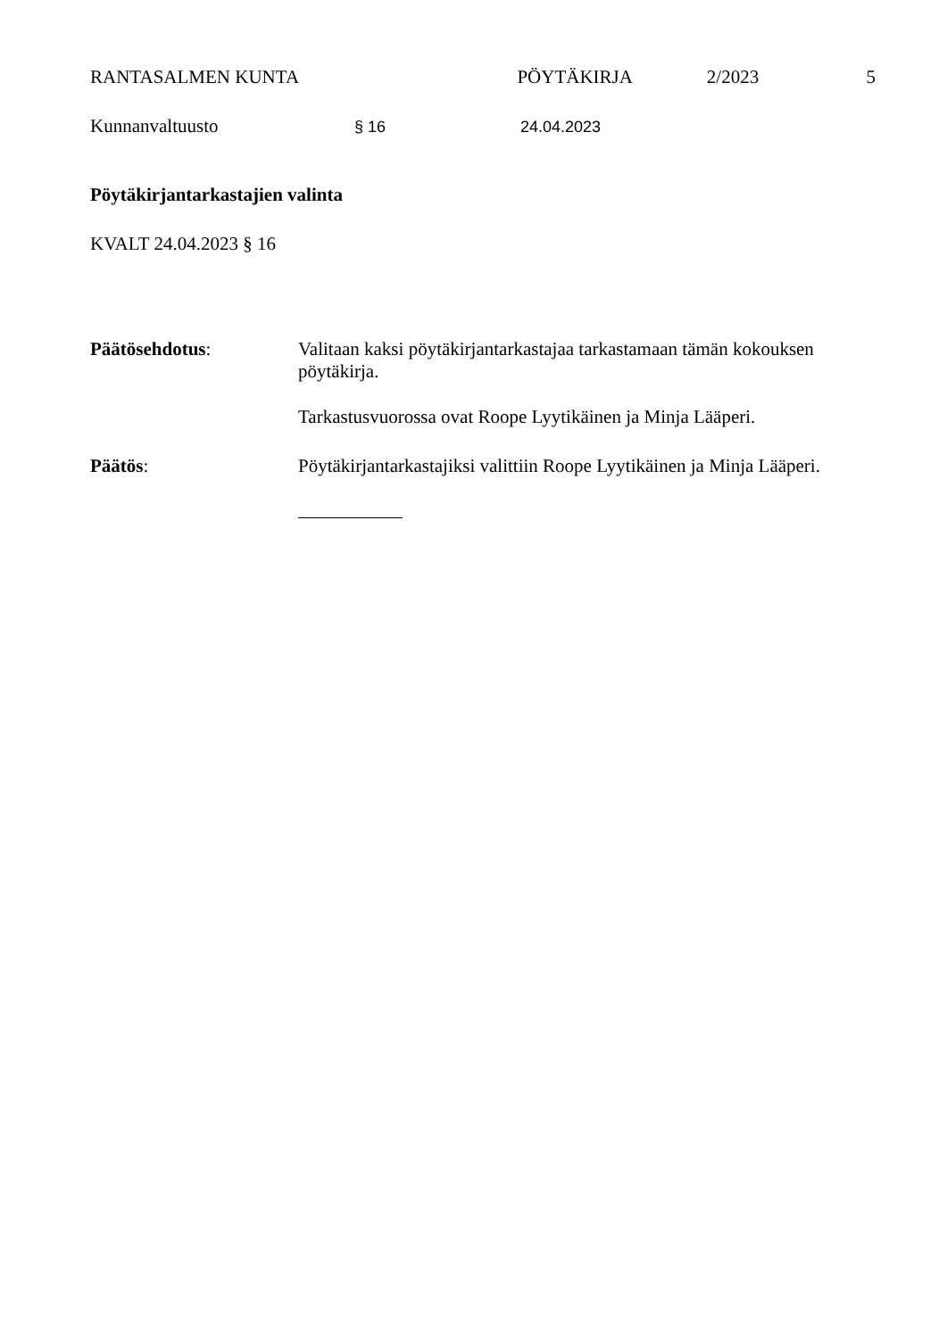RANTASALMEN KUNTA PÖYTÄKIRJA 2/2023 5
Kunnanvaltuusto § 16 24.04.2023
Pöytäkirjantarkastajien valinta
KVALT 24.04.2023 § 16
Päätösehdotus: Valitaan kaksi pöytäkirjantarkastajaa tarkastamaan tämän kokouksen pöytäkirja.
Tarkastusvuorossa ovat Roope Lyytikäinen ja Minja Lääperi.
Päätös: Pöytäkirjantarkastajiksi valittiin Roope Lyytikäinen ja Minja Lääperi.